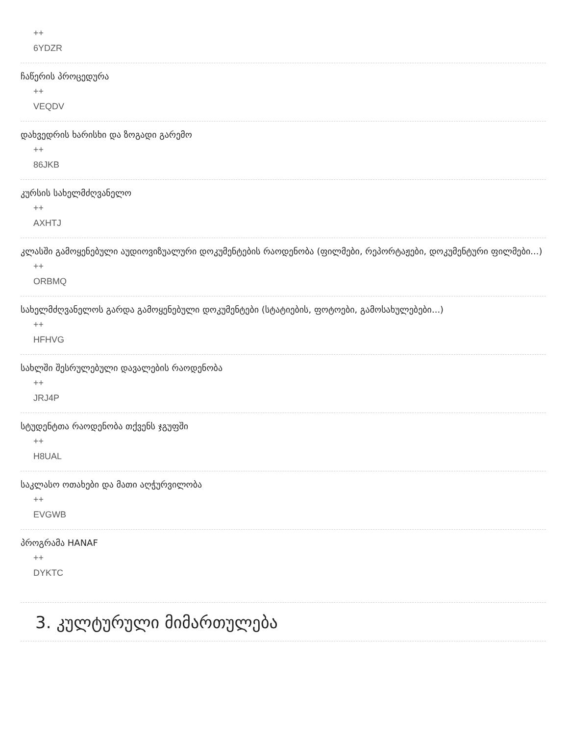++
6YDZR
ჩაწერის პროცედურა
++
VEQDV
დახვედრის ხარისხი და ზოგადი გარემო
++
86JKB
კურსის სახელმძღვანელო
++
AXHTJ
კლასში გამოყენებული აუდიოვიზუალური დოკუმენტების რაოდენობა (ფილმები, რეპორტაჟები, დოკუმენტური ფილმები...)
++
ORBMQ
სახელმძღვანელოს გარდა გამოყენებული დოკუმენტები (სტატიების, ფოტოები, გამოსახულებები...)
++
HFHVG
სახლში შესრულებული დავალების რაოდენობა
++
JRJ4P
სტუდენტთა რაოდენობა თქვენს ჯგუფში
++
H8UAL
საკლასო ოთახები და მათი აღჭურვილობა
++
EVGWB
პროგრამა HANAF
++
DYKTC
3. კულტურული მიმართულება